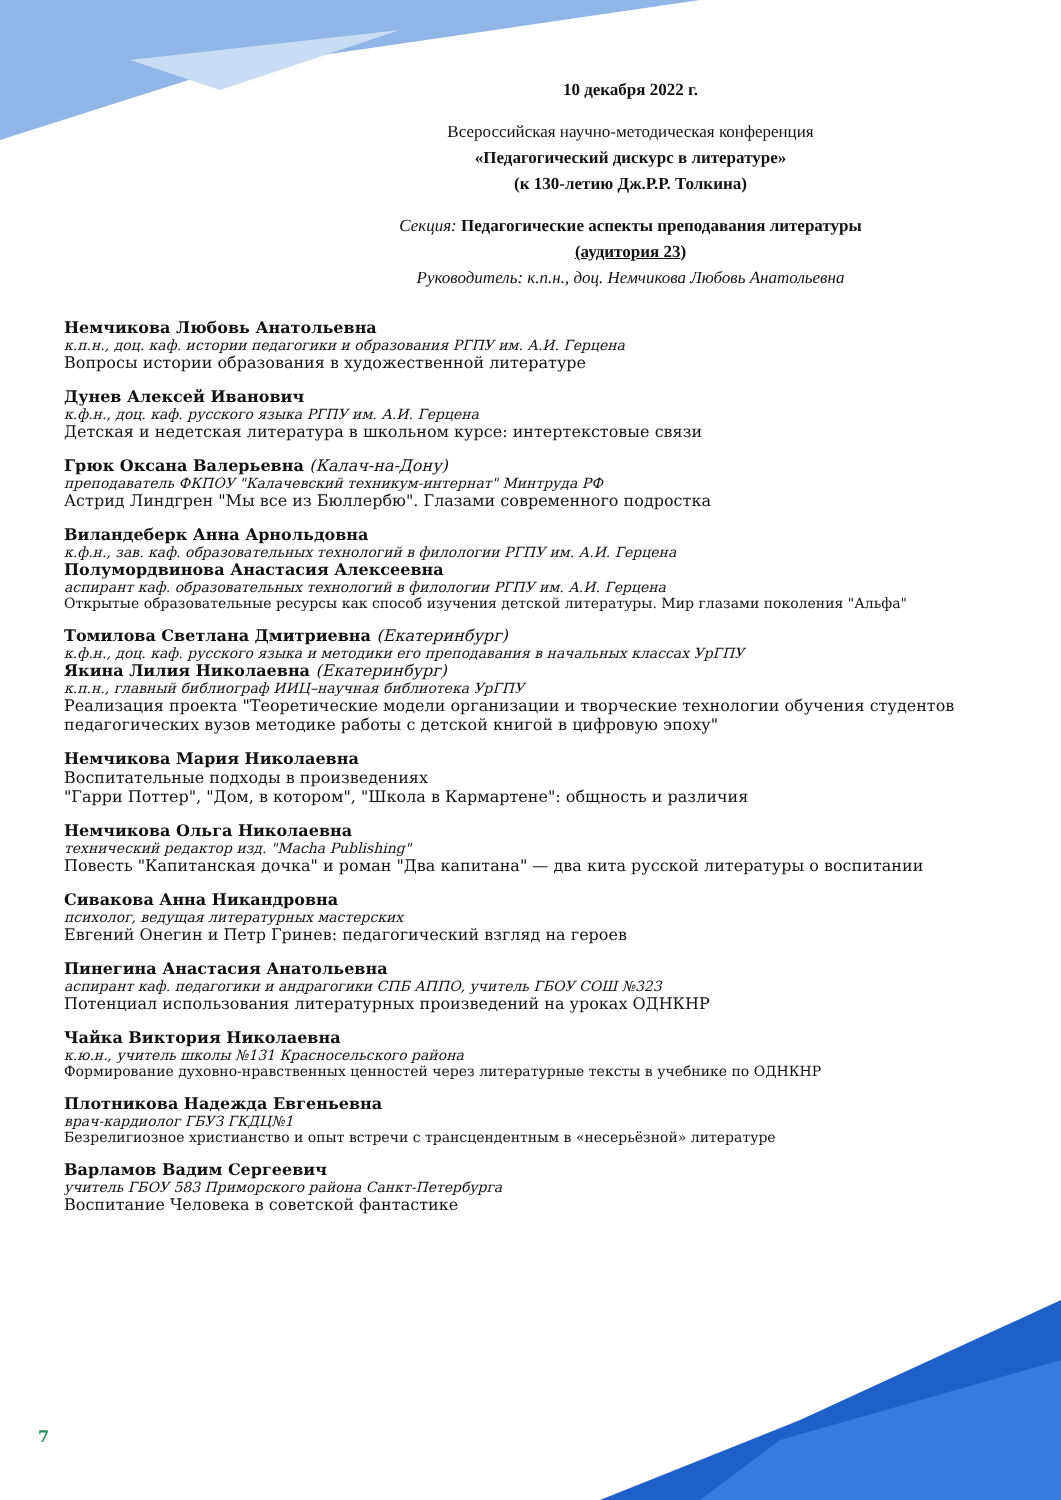10 декабря 2022 г.
Всероссийская научно-методическая конференция
«Педагогический дискурс в литературе»
(к 130-летию Дж.Р.Р. Толкина)
Секция: Педагогические аспекты преподавания литературы
(аудитория 23)
Руководитель: к.п.н., доц. Немчикова Любовь Анатольевна
Немчикова Любовь Анатольевна
к.п.н., доц. каф. истории педагогики и образования РГПУ им. А.И. Герцена
Вопросы истории образования в художественной литературе
Дунев Алексей Иванович
к.ф.н., доц. каф. русского языка РГПУ им. А.И. Герцена
Детская и недетская литература в школьном курсе: интертекстовые связи
Грюк Оксана Валерьевна (Калач-на-Дону)
преподаватель ФКПОУ "Калачевский техникум-интернат" Минтруда РФ
Астрид Линдгрен "Мы все из Бюллербю". Глазами современного подростка
Виландеберк Анна Арнольдовна
к.ф.н., зав. каф. образовательных технологий в филологии РГПУ им. А.И. Герцена
Полумордвинова Анастасия Алексеевна
аспирант каф. образовательных технологий в филологии РГПУ им. А.И. Герцена
Открытые образовательные ресурсы как способ изучения детской литературы. Мир глазами поколения "Альфа"
Томилова Светлана Дмитриевна (Екатеринбург)
к.ф.н., доц. каф. русского языка и методики его преподавания в начальных классах УрГПУ
Якина Лилия Николаевна (Екатеринбург)
к.п.н., главный библиограф ИИЦ–научная библиотека УрГПУ
Реализация проекта "Теоретические модели организации и творческие технологии обучения студентов педагогических вузов методике работы с детской книгой в цифровую эпоху"
Немчикова Мария Николаевна
Воспитательные подходы в произведениях
"Гарри Поттер", "Дом, в котором", "Школа в Кармартене": общность и различия
Немчикова Ольга Николаевна
технический редактор изд. "Macha Publishing"
Повесть "Капитанская дочка" и роман "Два капитана" — два кита русской литературы о воспитании
Сивакова Анна Никандровна
психолог, ведущая литературных мастерских
Евгений Онегин и Петр Гринев: педагогический взгляд на героев
Пинегина Анастасия Анатольевна
аспирант каф. педагогики и андрагогики СПБ АППО, учитель ГБОУ СОШ №323
Потенциал использования литературных произведений на уроках ОДНКНР
Чайка Виктория Николаевна
к.ю.н., учитель школы №131 Красносельского района
Формирование духовно-нравственных ценностей через литературные тексты в учебнике по ОДНКНР
Плотникова Надежда Евгеньевна
врач-кардиолог ГБУЗ ГКДЦ№1
Безрелигиозное христианство и опыт встречи с трансцендентным в «несерьёзной» литературе
Варламов Вадим Сергеевич
учитель ГБОУ 583 Приморского района Санкт-Петербурга
Воспитание Человека в советской фантастике
7